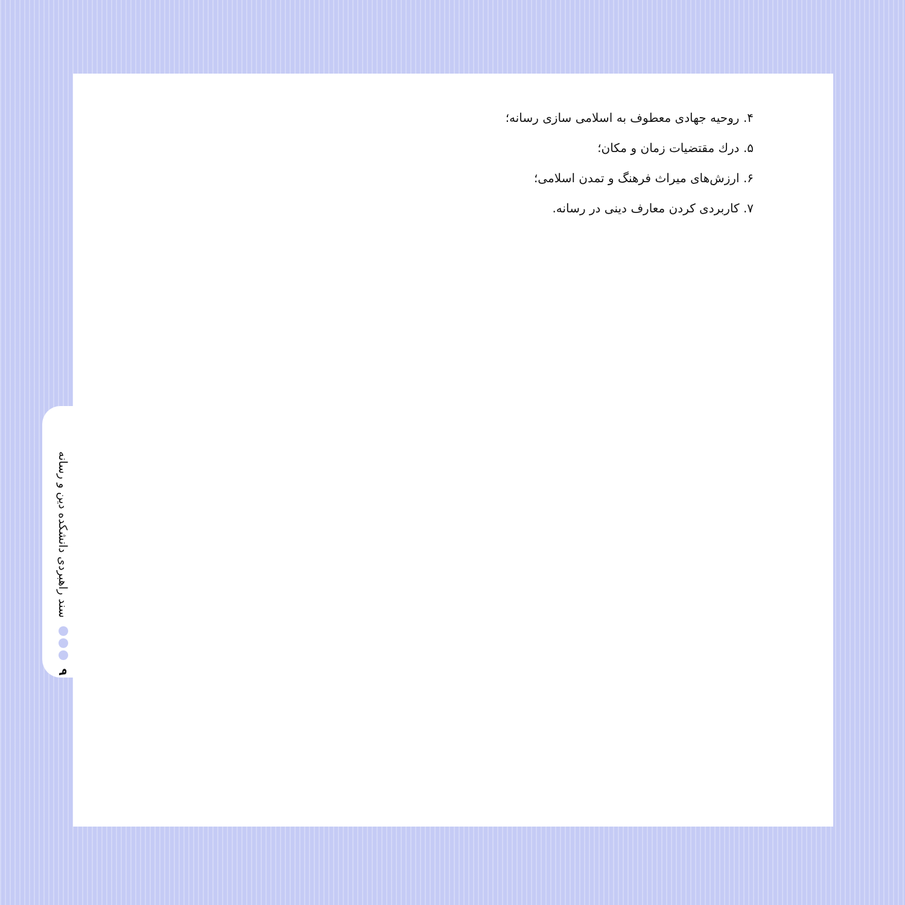۴. روحیه جهادی معطوف به اسلامی سازی رسانه؛
۵. درك مقتضیات زمان و مکان؛
۶. ارزش‌های میراث فرهنگ و تمدن اسلامی؛
۷. کاربردی کردن معارف دینی در رسانه.
۹ سند راهبردی دانشکده دین و رسانه